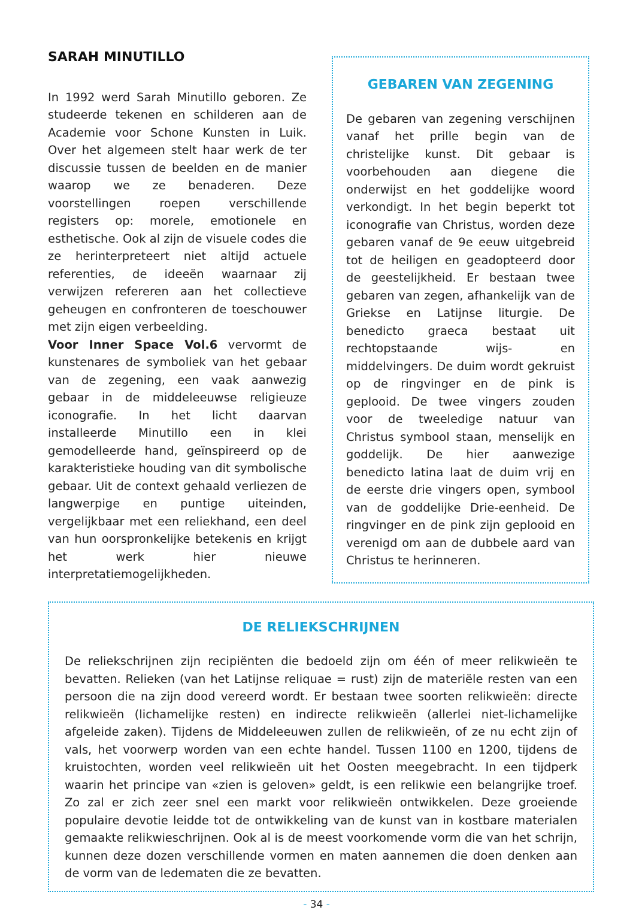SARAH MINUTILLO
In 1992 werd Sarah Minutillo geboren. Ze studeerde tekenen en schilderen aan de Academie voor Schone Kunsten in Luik. Over het algemeen stelt haar werk de ter discussie tussen de beelden en de manier waarop we ze benaderen. Deze voorstellingen roepen verschillende registers op: morele, emotionele en esthetische. Ook al zijn de visuele codes die ze herinterpreteert niet altijd actuele referenties, de ideeën waarnaar zij verwijzen refereren aan het collectieve geheugen en confronteren de toeschouwer met zijn eigen verbeelding.
Voor Inner Space Vol.6 vervormt de kunstenares de symboliek van het gebaar van de zegening, een vaak aanwezig gebaar in de middeleeuwse religieuze iconografie. In het licht daarvan installeerde Minutillo een in klei gemodelleerde hand, geïnspireerd op de karakteristieke houding van dit symbolische gebaar. Uit de context gehaald verliezen de langwerpige en puntige uiteinden, vergelijkbaar met een reliekhand, een deel van hun oorspronkelijke betekenis en krijgt het werk hier nieuwe interpretatiemogelijkheden.
GEBAREN VAN ZEGENING
De gebaren van zegening verschijnen vanaf het prille begin van de christelijke kunst. Dit gebaar is voorbehouden aan diegene die onderwijst en het goddelijke woord verkondigt. In het begin beperkt tot iconografie van Christus, worden deze gebaren vanaf de 9e eeuw uitgebreid tot de heiligen en geadopteerd door de geestelijkheid. Er bestaan twee gebaren van zegen, afhankelijk van de Griekse en Latijnse liturgie. De benedicto graeca bestaat uit rechtopstaande wijs- en middelvingers. De duim wordt gekruist op de ringvinger en de pink is geplooid. De twee vingers zouden voor de tweeledige natuur van Christus symbool staan, menselijk en goddelijk. De hier aanwezige benedicto latina laat de duim vrij en de eerste drie vingers open, symbool van de goddelijke Drie-eenheid. De ringvinger en de pink zijn geplooid en verenigd om aan de dubbele aard van Christus te herinneren.
DE RELIEKSCHRIJNEN
De reliekschrijnen zijn recipiënten die bedoeld zijn om één of meer relikwieën te bevatten. Relieken (van het Latijnse reliquae = rust) zijn de materiële resten van een persoon die na zijn dood vereerd wordt. Er bestaan twee soorten relikwieën: directe relikwieën (lichamelijke resten) en indirecte relikwieën (allerlei niet-lichamelijke afgeleide zaken). Tijdens de Middeleeuwen zullen de relikwieën, of ze nu echt zijn of vals, het voorwerp worden van een echte handel. Tussen 1100 en 1200, tijdens de kruistochten, worden veel relikwieën uit het Oosten meegebracht. In een tijdperk waarin het principe van «zien is geloven» geldt, is een relikwie een belangrijke troef. Zo zal er zich zeer snel een markt voor relikwieën ontwikkelen. Deze groeiende populaire devotie leidde tot de ontwikkeling van de kunst van in kostbare materialen gemaakte relikwieschrijnen. Ook al is de meest voorkomende vorm die van het schrijn, kunnen deze dozen verschillende vormen en maten aannemen die doen denken aan de vorm van de ledematen die ze bevatten.
- 34 -